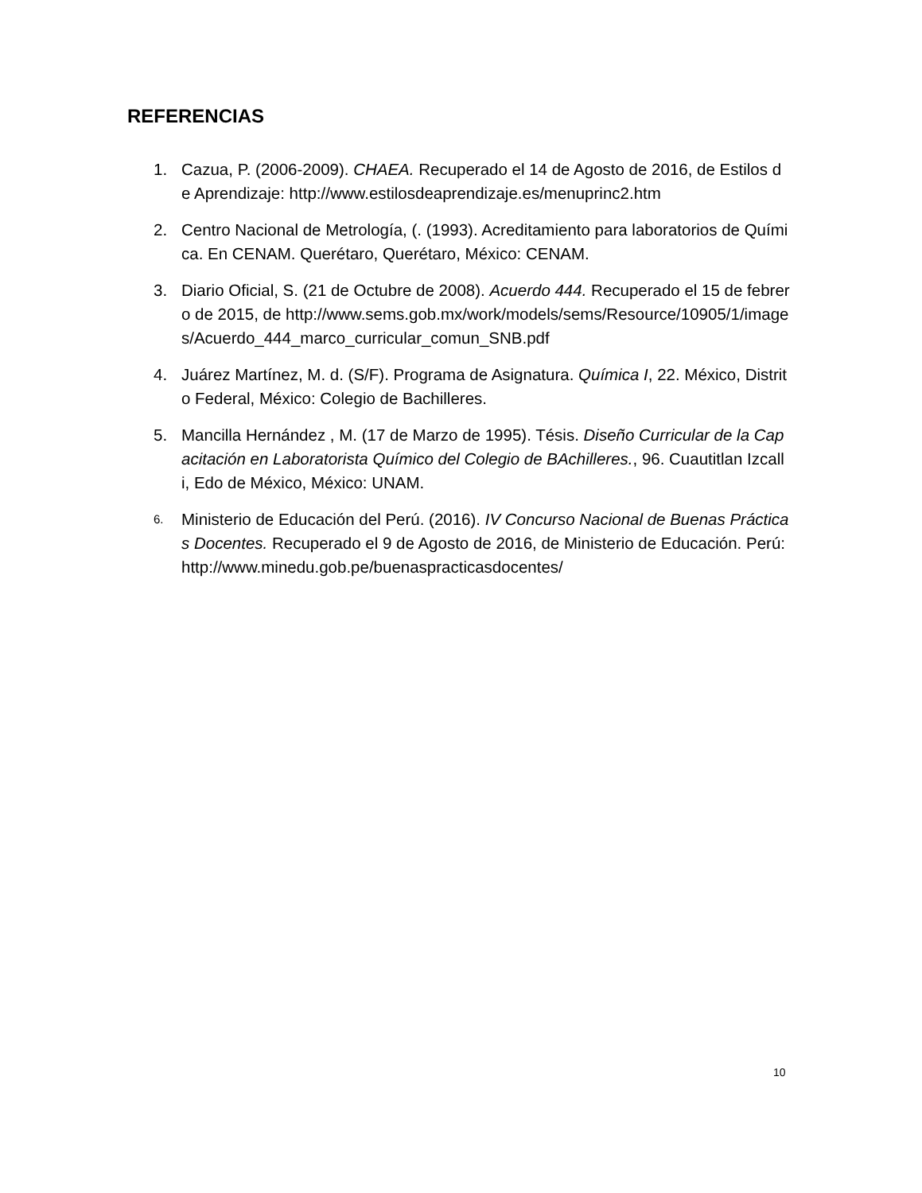REFERENCIAS
1. Cazua, P. (2006-2009). CHAEA. Recuperado el 14 de Agosto de 2016, de Estilos de Aprendizaje: http://www.estilosdeaprendizaje.es/menuprinc2.htm
2. Centro Nacional de Metrología, (. (1993). Acreditamiento para laboratorios de Química. En CENAM. Querétaro, Querétaro, México: CENAM.
3. Diario Oficial, S. (21 de Octubre de 2008). Acuerdo 444. Recuperado el 15 de febrero de 2015, de http://www.sems.gob.mx/work/models/sems/Resource/10905/1/images/Acuerdo_444_marco_curricular_comun_SNB.pdf
4. Juárez Martínez, M. d. (S/F). Programa de Asignatura. Química I, 22. México, Distrito Federal, México: Colegio de Bachilleres.
5. Mancilla Hernández , M. (17 de Marzo de 1995). Tésis. Diseño Curricular de la Capacitación en Laboratorista Químico del Colegio de BAchilleres., 96. Cuautitlan Izcalli, Edo de México, México: UNAM.
6. Ministerio de Educación del Perú. (2016). IV Concurso Nacional de Buenas Prácticas Docentes. Recuperado el 9 de Agosto de 2016, de Ministerio de Educación. Perú: http://www.minedu.gob.pe/buenaspracticasdocentes/
10